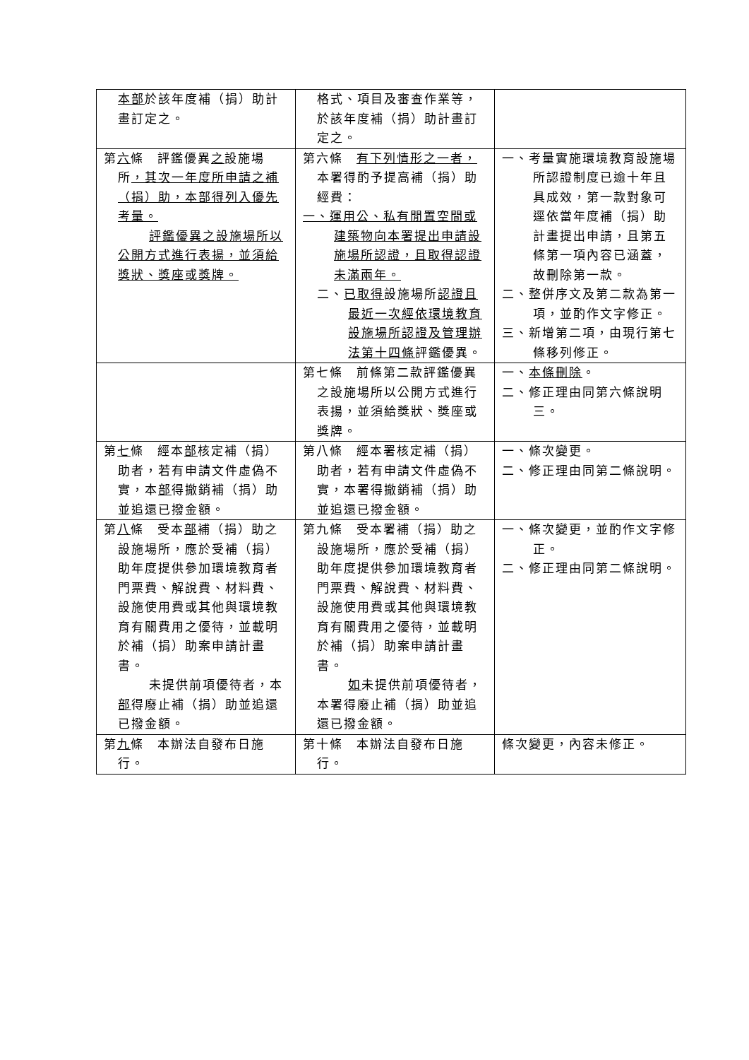| 本部 於該年度補（捐）助計畫訂定之。 | 格式、項目及審查作業等，於該年度補（捐）助計畫訂定之。 | |
| 第 六 條 評鑑優異 之 設施場所 ，其次一年度所申請之補（捐）助，本部得列入優先考量。 評鑑優異之設施場所以公開方式進行表揚，並須給獎狀、獎座或獎牌。 | 第六條 有下列情形之一者， 本署得酌予提高補（捐）助經費： 一、運用公、私有閒置空間或建築物向本署提出申請設施場所認證，且取得認證未滿兩年。 二、 已取得 設施場所 認證且最近一次經依環境教育設施場所認證及管理辦法第十四條 評鑑優異。 | 一、考量實施環境教育設施場所認證制度已逾十年且具成效，第一款對象可逕依當年度補（捐）助計畫提出申請，且第五條第一項內容已涵蓋，故刪除第一款。 二、整併序文及第二款為第一項，並酌作文字修正。 三、新增第二項，由現行第七條移列修正。 |
| | 第七條 前條第二款評鑑優異之設施場所以公開方式進行表揚，並須給獎狀、獎座或獎牌。 | 一、 本條刪除 。 二、修正理由同第六條說明三。 |
| 第 七 條 經本 部 核定補（捐）助者，若有申請文件虛偽不實，本 部 得撤銷補（捐）助並追還已撥金額。 | 第八條 經本署核定補（捐）助者，若有申請文件虛偽不實，本署得撤銷補（捐）助並追還已撥金額。 | 一、條次變更。 二、修正理由同第二條說明。 |
| 第 八 條 受本 部 補（捐）助之設施場所，應於受補（捐）助年度提供參加環境教育者門票費、解說費、材料費、設施使用費或其他與環境教育有關費用之優待，並載明於補（捐）助案申請計畫書。 未提供前項優待者，本 部 得廢止補（捐）助並追還已撥金額。 | 第九條 受本署補（捐）助之設施場所，應於受補（捐）助年度提供參加環境教育者門票費、解說費、材料費、設施使用費或其他與環境教育有關費用之優待，並載明於補（捐）助案申請計畫書。 如 未提供前項優待者，本署得廢止補（捐）助並追還已撥金額。 | 一、條次變更，並酌作文字修正。 二、修正理由同第二條說明。 |
| 第 九 條 本辦法自發布日施行。 | 第十條 本辦法自發布日施行。 | 條次變更，內容未修正。 |